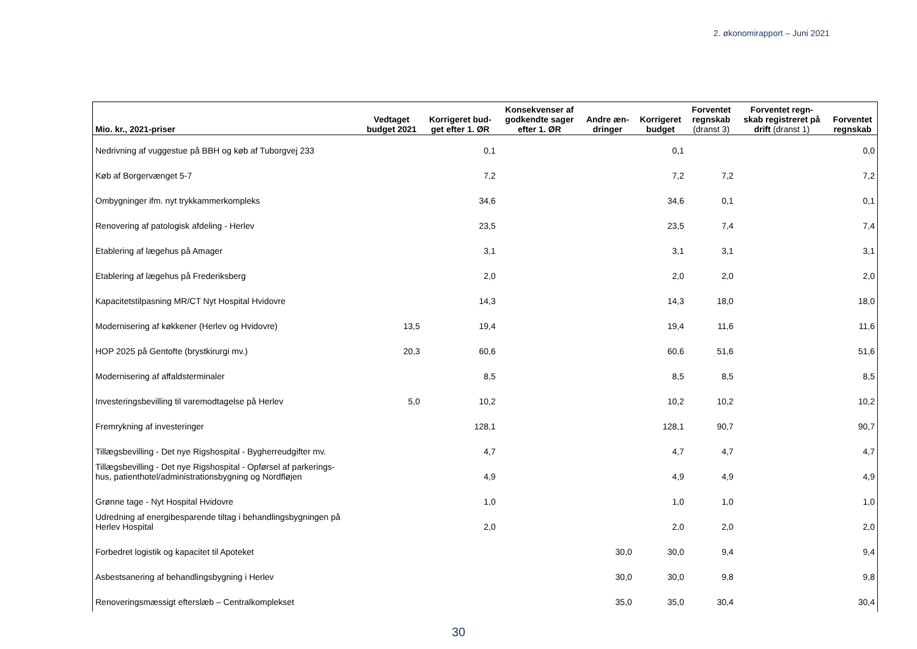2. økonomirapport – Juni 2021
| Mio. kr., 2021-priser | Vedtaget budget 2021 | Korrigeret bud- get efter 1. ØR | Konsekvenser af godkendte sager efter 1. ØR | Andre æn- dringer | Korrigeret budget | Forventet regnskab (dranst 3) | Forventet regn- skab registreret på drift (dranst 1) | Forventet regnskab |
| --- | --- | --- | --- | --- | --- | --- | --- | --- |
| Nedrivning af vuggestue på BBH og køb af Tuborgvej 233 | | 0,1 | | | 0,1 | | | 0,0 |
| Køb af Borgervænget 5-7 | | 7,2 | | | 7,2 | 7,2 | | 7,2 |
| Ombygninger ifm. nyt trykkammerkompleks | | 34,6 | | | 34,6 | 0,1 | | 0,1 |
| Renovering af patologisk afdeling - Herlev | | 23,5 | | | 23,5 | 7,4 | | 7,4 |
| Etablering af lægehus på Amager | | 3,1 | | | 3,1 | 3,1 | | 3,1 |
| Etablering af lægehus på Frederiksberg | | 2,0 | | | 2,0 | 2,0 | | 2,0 |
| Kapacitetstilpasning MR/CT Nyt Hospital Hvidovre | | 14,3 | | | 14,3 | 18,0 | | 18,0 |
| Modernisering af køkkener (Herlev og Hvidovre) | 13,5 | 19,4 | | | 19,4 | 11,6 | | 11,6 |
| HOP 2025 på Gentofte (brystkirurgi mv.) | 20,3 | 60,6 | | | 60,6 | 51,6 | | 51,6 |
| Modernisering af affaldsterminaler | | 8,5 | | | 8,5 | 8,5 | | 8,5 |
| Investeringsbevilling til varemodtagelse på Herlev | 5,0 | 10,2 | | | 10,2 | 10,2 | | 10,2 |
| Fremrykning af investeringer | | 128,1 | | | 128,1 | 90,7 | | 90,7 |
| Tillægsbevilling - Det nye Rigshospital - Bygherreudgifter mv. | | 4,7 | | | 4,7 | 4,7 | | 4,7 |
| Tillægsbevilling - Det nye Rigshospital - Opførsel af parkerings- hus, patienthotel/administrationsbygning og Nordfløjen | | 4,9 | | | 4,9 | 4,9 | | 4,9 |
| Grønne tage - Nyt Hospital Hvidovre | | 1,0 | | | 1,0 | 1,0 | | 1,0 |
| Udredning af energibesparende tiltag i behandlingsbygningen på Herlev Hospital | | 2,0 | | | 2,0 | 2,0 | | 2,0 |
| Forbedret logistik og kapacitet til Apoteket | | | | 30,0 | 30,0 | 9,4 | | 9,4 |
| Asbestsanering af behandlingsbygning i Herlev | | | | 30,0 | 30,0 | 9,8 | | 9,8 |
| Renoveringsmæssigt efterslæb – Centralkomplekset | | | | 35,0 | 35,0 | 30,4 | | 30,4 |
30